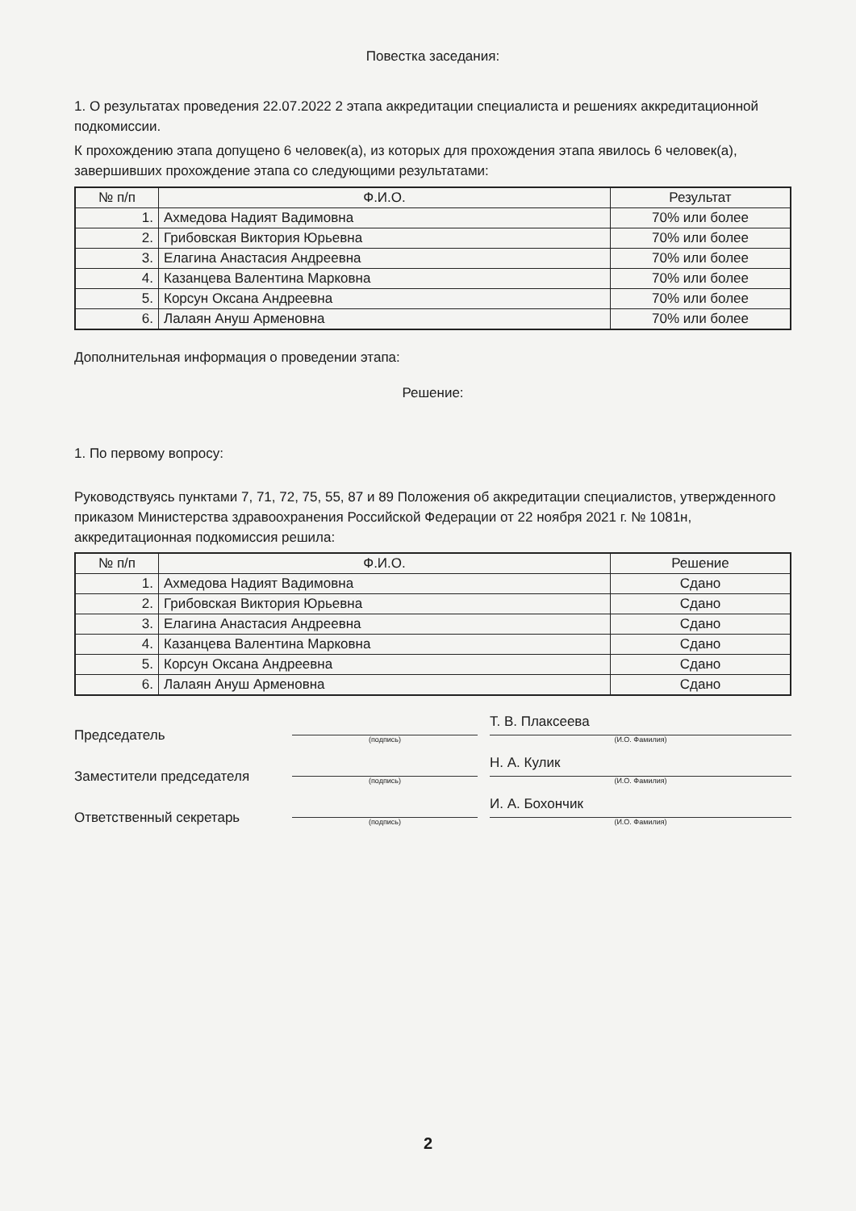Повестка заседания:
1. О результатах проведения 22.07.2022 2 этапа аккредитации специалиста и решениях аккредитационной подкомиссии.
К прохождению этапа допущено 6 человек(а), из которых для прохождения этапа явилось 6 человек(а), завершивших прохождение этапа со следующими результатами:
| № п/п | Ф.И.О. | Результат |
| --- | --- | --- |
| 1. | Ахмедова Надият Вадимовна | 70% или более |
| 2. | Грибовская Виктория Юрьевна | 70% или более |
| 3. | Елагина Анастасия Андреевна | 70% или более |
| 4. | Казанцева Валентина Марковна | 70% или более |
| 5. | Корсун Оксана Андреевна | 70% или более |
| 6. | Лалаян Ануш Арменовна | 70% или более |
Дополнительная информация о проведении этапа:
Решение:
1. По первому вопросу:
Руководствуясь пунктами 7, 71, 72, 75, 55, 87 и 89 Положения об аккредитации специалистов, утвержденного приказом Министерства здравоохранения Российской Федерации от 22 ноября 2021 г. № 1081н, аккредитационная подкомиссия решила:
| № п/п | Ф.И.О. | Решение |
| --- | --- | --- |
| 1. | Ахмедова Надият Вадимовна | Сдано |
| 2. | Грибовская Виктория Юрьевна | Сдано |
| 3. | Елагина Анастасия Андреевна | Сдано |
| 4. | Казанцева Валентина Марковна | Сдано |
| 5. | Корсун Оксана Андреевна | Сдано |
| 6. | Лалаян Ануш Арменовна | Сдано |
Председатель
(подпись)
Т. В. Плаксеева
(И.О. Фамилия)
Заместители председателя
(подпись)
Н. А. Кулик
(И.О. Фамилия)
Ответственный секретарь
(подпись)
И. А. Бохончик
(И.О. Фамилия)
2